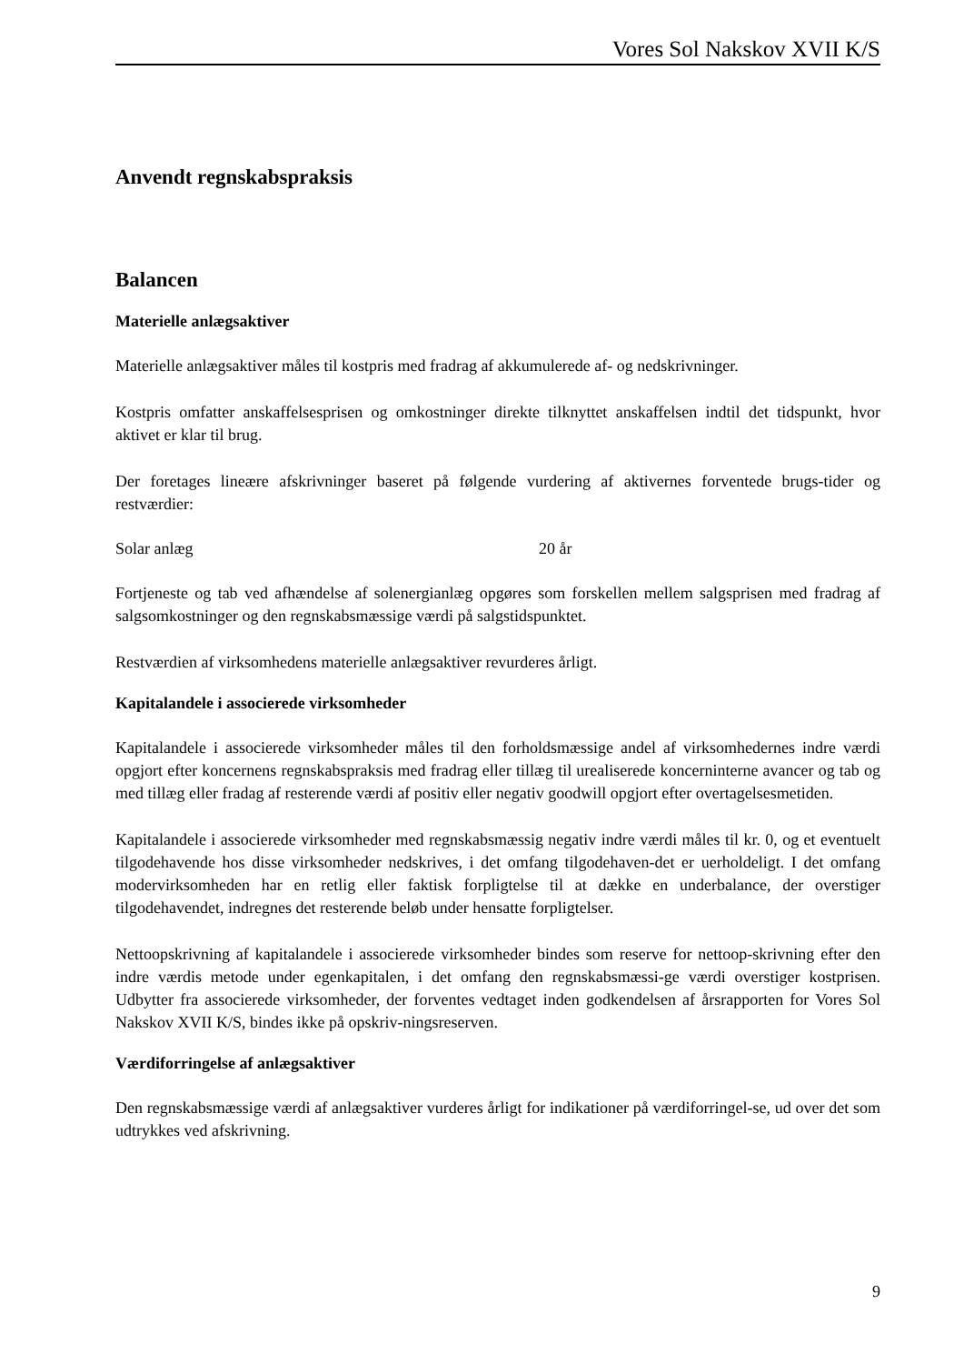Vores Sol Nakskov XVII K/S
Anvendt regnskabspraksis
Balancen
Materielle anlægsaktiver
Materielle anlægsaktiver måles til kostpris med fradrag af akkumulerede af- og nedskrivninger.
Kostpris omfatter anskaffelsesprisen og omkostninger direkte tilknyttet anskaffelsen indtil det tidspunkt, hvor aktivet er klar til brug.
Der foretages lineære afskrivninger baseret på følgende vurdering af aktivernes forventede brugs-tider og restværdier:
Solar anlæg 20 år
Fortjeneste og tab ved afhændelse af solenergianlæg opgøres som forskellen mellem salgsprisen med fradrag af salgsomkostninger og den regnskabsmæssige værdi på salgstidspunktet.
Restværdien af virksomhedens materielle anlægsaktiver revurderes årligt.
Kapitalandele i associerede virksomheder
Kapitalandele i associerede virksomheder måles til den forholdsmæssige andel af virksomhedernes indre værdi opgjort efter koncernens regnskabspraksis med fradrag eller tillæg til urealiserede koncerninterne avancer og tab og med tillæg eller fradag af resterende værdi af positiv eller negativ goodwill opgjort efter overtagelsesmetiden.
Kapitalandele i associerede virksomheder med regnskabsmæssig negativ indre værdi måles til kr. 0, og et eventuelt tilgodehavende hos disse virksomheder nedskrives, i det omfang tilgodehaven-det er uerholdeligt. I det omfang modervirksomheden har en retlig eller faktisk forpligtelse til at dække en underbalance, der overstiger tilgodehavendet, indregnes det resterende beløb under hensatte forpligtelser.
Nettoopskrivning af kapitalandele i associerede virksomheder bindes som reserve for nettoop-skrivning efter den indre værdis metode under egenkapitalen, i det omfang den regnskabsmæssi-ge værdi overstiger kostprisen. Udbytter fra associerede virksomheder, der forventes vedtaget inden godkendelsen af årsrapporten for Vores Sol Nakskov XVII K/S, bindes ikke på opskriv-ningsreserven.
Værdiforringelse af anlægsaktiver
Den regnskabsmæssige værdi af anlægsaktiver vurderes årligt for indikationer på værdiforringel-se, ud over det som udtrykkes ved afskrivning.
9